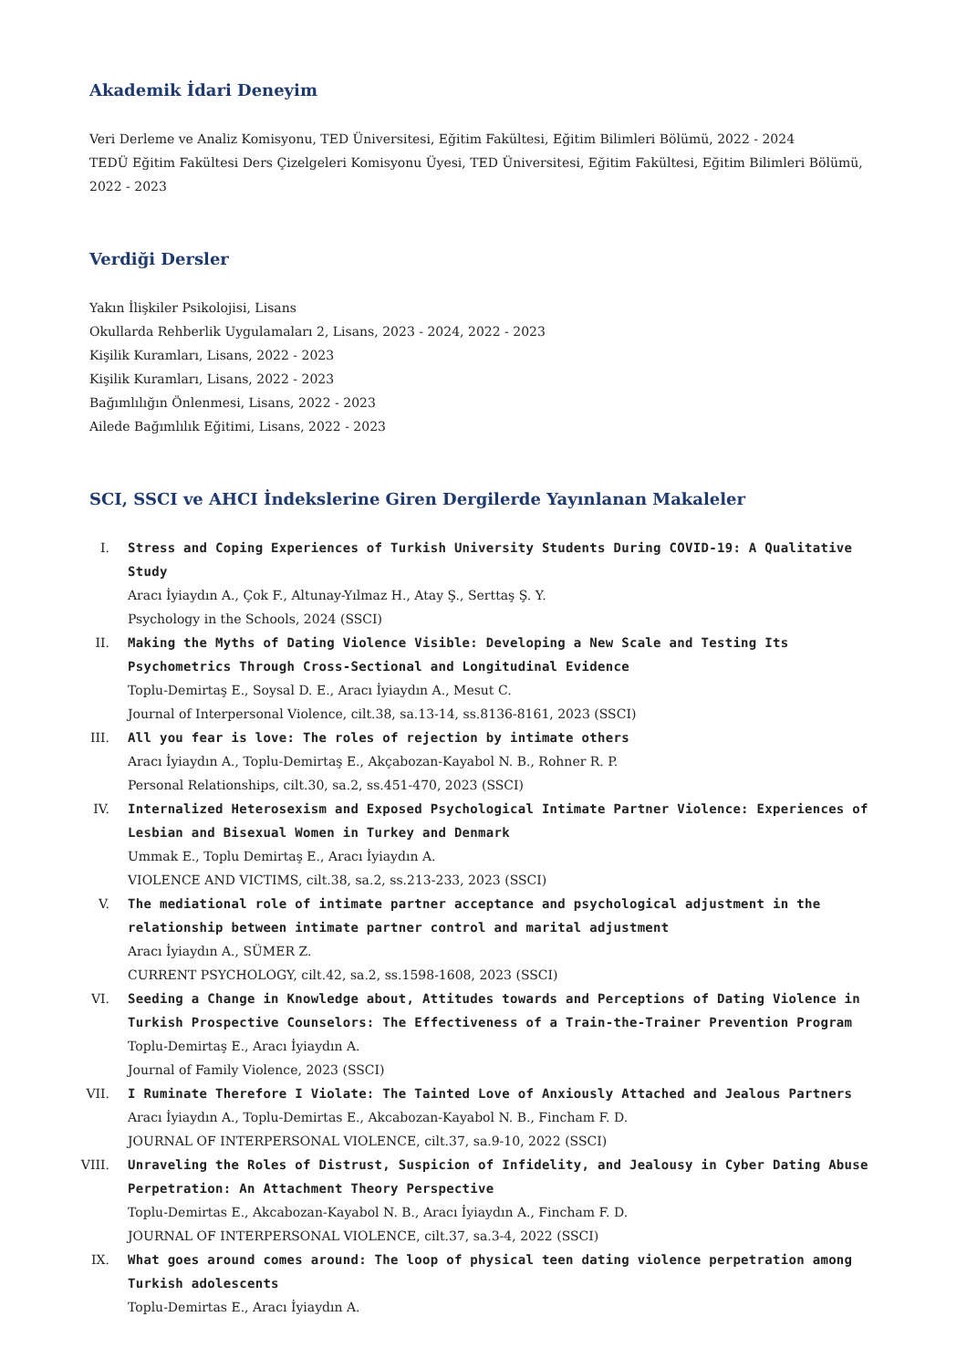Akademik İdari Deneyim
Veri Derleme ve Analiz Komisyonu, TED Üniversitesi, Eğitim Fakültesi, Eğitim Bilimleri Bölümü, 2022 - 2024
TEDÜ Eğitim Fakültesi Ders Çizelgeleri Komisyonu Üyesi, TED Üniversitesi, Eğitim Fakültesi, Eğitim Bilimleri Bölümü, 2022 - 2023
Verdiği Dersler
Yakın İlişkiler Psikolojisi, Lisans
Okullarda Rehberlik Uygulamaları 2, Lisans, 2023 - 2024, 2022 - 2023
Kişilik Kuramları, Lisans, 2022 - 2023
Kişilik Kuramları, Lisans, 2022 - 2023
Bağımlılığın Önlenmesi, Lisans, 2022 - 2023
Ailede Bağımlılık Eğitimi, Lisans, 2022 - 2023
SCI, SSCI ve AHCI İndekslerine Giren Dergilerde Yayınlanan Makaleler
I. Stress and Coping Experiences of Turkish University Students During COVID-19: A Qualitative Study
Aracı İyiaydın A., Çok F., Altunay-Yılmaz H., Atay Ş., Serttaş Ş. Y.
Psychology in the Schools, 2024 (SSCI)
II. Making the Myths of Dating Violence Visible: Developing a New Scale and Testing Its Psychometrics Through Cross-Sectional and Longitudinal Evidence
Toplu-Demirtaş E., Soysal D. E., Aracı İyiaydın A., Mesut C.
Journal of Interpersonal Violence, cilt.38, sa.13-14, ss.8136-8161, 2023 (SSCI)
III. All you fear is love: The roles of rejection by intimate others
Aracı İyiaydın A., Toplu-Demirtaş E., Akçabozan-Kayabol N. B., Rohner R. P.
Personal Relationships, cilt.30, sa.2, ss.451-470, 2023 (SSCI)
IV. Internalized Heterosexism and Exposed Psychological Intimate Partner Violence: Experiences of Lesbian and Bisexual Women in Turkey and Denmark
Ummak E., Toplu Demirtaş E., Aracı İyiaydın A.
VIOLENCE AND VICTIMS, cilt.38, sa.2, ss.213-233, 2023 (SSCI)
V. The mediational role of intimate partner acceptance and psychological adjustment in the relationship between intimate partner control and marital adjustment
Aracı İyiaydın A., SÜMER Z.
CURRENT PSYCHOLOGY, cilt.42, sa.2, ss.1598-1608, 2023 (SSCI)
VI. Seeding a Change in Knowledge about, Attitudes towards and Perceptions of Dating Violence in Turkish Prospective Counselors: The Effectiveness of a Train-the-Trainer Prevention Program
Toplu-Demirtaş E., Aracı İyiaydın A.
Journal of Family Violence, 2023 (SSCI)
VII. I Ruminate Therefore I Violate: The Tainted Love of Anxiously Attached and Jealous Partners
Aracı İyiaydın A., Toplu-Demirtas E., Akcabozan-Kayabol N. B., Fincham F. D.
JOURNAL OF INTERPERSONAL VIOLENCE, cilt.37, sa.9-10, 2022 (SSCI)
VIII. Unraveling the Roles of Distrust, Suspicion of Infidelity, and Jealousy in Cyber Dating Abuse Perpetration: An Attachment Theory Perspective
Toplu-Demirtas E., Akcabozan-Kayabol N. B., Aracı İyiaydın A., Fincham F. D.
JOURNAL OF INTERPERSONAL VIOLENCE, cilt.37, sa.3-4, 2022 (SSCI)
IX. What goes around comes around: The loop of physical teen dating violence perpetration among Turkish adolescents
Toplu-Demirtas E., Aracı İyiaydın A.